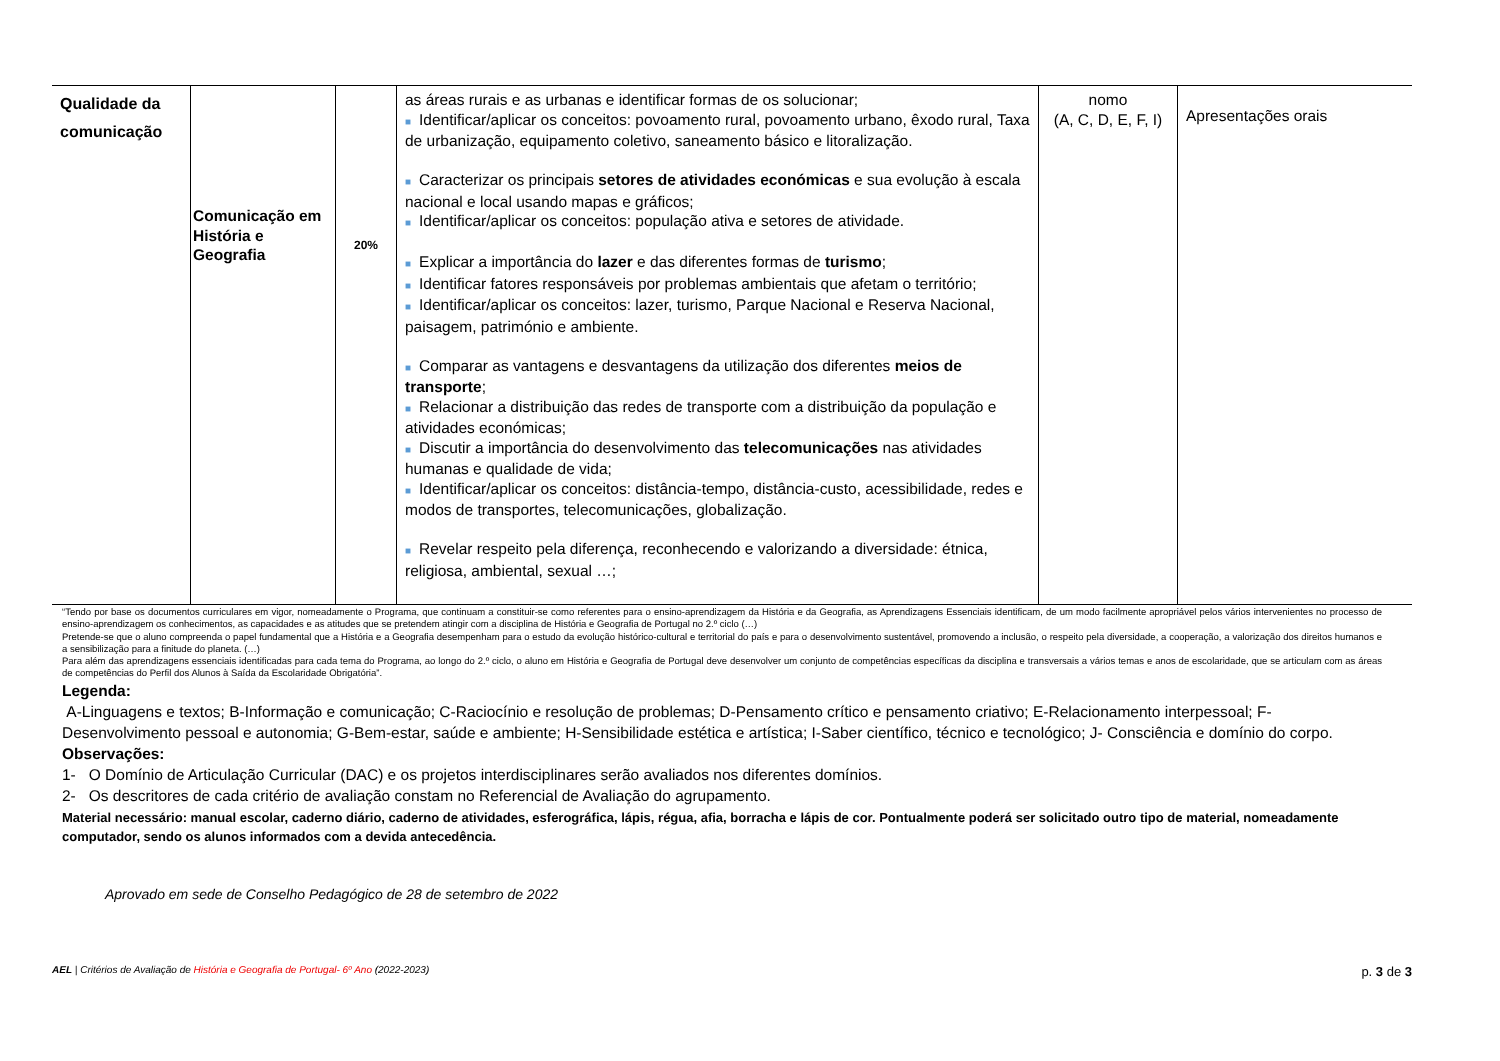| Qualidade da comunicação | Comunicação em História e Geografia | 20% | as áreas rurais e as urbanas e identificar formas de os solucionar; ■ Identificar/aplicar os conceitos: povoamento rural, povoamento urbano, êxodo rural, Taxa de urbanização, equipamento coletivo, saneamento básico e litoralização. ■ Caracterizar os principais setores de atividades económicas e sua evolução à escala nacional e local usando mapas e gráficos; ■ Identificar/aplicar os conceitos: população ativa e setores de atividade. ■ Explicar a importância do lazer e das diferentes formas de turismo ; ■ Identificar fatores responsáveis por problemas ambientais que afetam o território; ■ Identificar/aplicar os conceitos: lazer, turismo, Parque Nacional e Reserva Nacional, paisagem, património e ambiente. ■ Comparar as vantagens e desvantagens da utilização dos diferentes meios de transporte ; ■ Relacionar a distribuição das redes de transporte com a distribuição da população e atividades económicas; ■ Discutir a importância do desenvolvimento das telecomunicações nas atividades humanas e qualidade de vida; ■ Identificar/aplicar os conceitos: distância-tempo, distância-custo, acessibilidade, redes e modos de transportes, telecomunicações, globalização. ■ Revelar respeito pela diferença, reconhecendo e valorizando a diversidade: étnica, religiosa, ambiental, sexual …; | nomo (A, C, D, E, F, I) | Apresentações orais |
“Tendo por base os documentos curriculares em vigor, nomeadamente o Programa, que continuam a constituir-se como referentes para o ensino-aprendizagem da História e da Geografia, as Aprendizagens Essenciais identificam, de um modo facilmente apropriável pelos vários intervenientes no processo de ensino-aprendizagem os conhecimentos, as capacidades e as atitudes que se pretendem atingir com a disciplina de História e Geografia de Portugal no 2.º ciclo (…)
Pretende-se que o aluno compreenda o papel fundamental que a História e a Geografia desempenham para o estudo da evolução histórico-cultural e territorial do país e para o desenvolvimento sustentável, promovendo a inclusão, o respeito pela diversidade, a cooperação, a valorização dos direitos humanos e a sensibilização para a finitude do planeta. (…)
Para além das aprendizagens essenciais identificadas para cada tema do Programa, ao longo do 2.º ciclo, o aluno em História e Geografia de Portugal deve desenvolver um conjunto de competências específicas da disciplina e transversais a vários temas e anos de escolaridade, que se articulam com as áreas de competências do Perfil dos Alunos à Saída da Escolaridade Obrigatória”.
Legenda:
A-Linguagens e textos; B-Informação e comunicação; C-Raciocínio e resolução de problemas; D-Pensamento crítico e pensamento criativo; E-Relacionamento interpessoal; F-Desenvolvimento pessoal e autonomia; G-Bem-estar, saúde e ambiente; H-Sensibilidade estética e artística; I-Saber científico, técnico e tecnológico; J- Consciência e domínio do corpo.
Observações:
1- O Domínio de Articulação Curricular (DAC) e os projetos interdisciplinares serão avaliados nos diferentes domínios.
2- Os descritores de cada critério de avaliação constam no Referencial de Avaliação do agrupamento.
Material necessário: manual escolar, caderno diário, caderno de atividades, esferográfica, lápis, régua, afia, borracha e lápis de cor. Pontualmente poderá ser solicitado outro tipo de material, nomeadamente computador, sendo os alunos informados com a devida antecedência.
Aprovado em sede de Conselho Pedagógico de 28 de setembro de 2022
AEL | Critérios de Avaliação de História e Geografia de Portugal- 6º Ano (2022-2023) p. 3 de 3